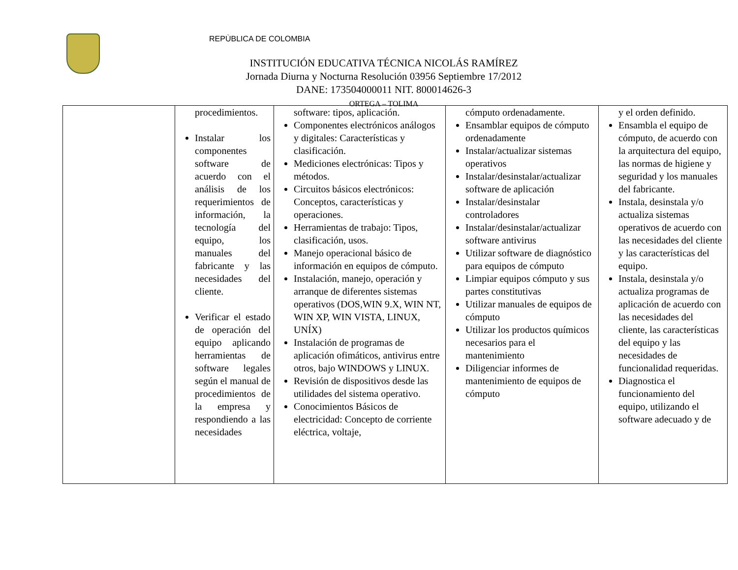REPÙBLICA DE COLOMBIA
INSTITUCIÓN EDUCATIVA TÉCNICA NICOLÁS RAMÍREZ
Jornada Diurna y Nocturna Resolución 03956 Septiembre 17/2012
DANE: 173504000011 NIT. 800014626-3
ORTEGA – TOLIMA
| | procedimientos. Instalar los componentes software de acuerdo con el análisis de los requerimientos de información, la tecnología del equipo, los manuales del fabricante y las necesidades del cliente. Verificar el estado de operación del equipo aplicando herramientas de software legales según el manual de procedimientos de la empresa y respondiendo a las necesidades | software: tipos, aplicación. Componentes electrónicos análogos y digitales: Características y clasificación. Mediciones electrónicas: Tipos y métodos. Circuitos básicos electrónicos: Conceptos, características y operaciones. Herramientas de trabajo: Tipos, clasificación, usos. Manejo operacional básico de información en equipos de cómputo. Instalación, manejo, operación y arranque de diferentes sistemas operativos (DOS,WIN 9.X, WIN NT, WIN XP, WIN VISTA, LINUX, UNÍX) Instalación de programas de aplicación ofimáticos, antivirus entre otros, bajo WINDOWS y LINUX. Revisión de dispositivos desde las utilidades del sistema operativo. Conocimientos Básicos de electricidad: Concepto de corriente eléctrica, voltaje, | cómputo ordenadamente. Ensamblar equipos de cómputo ordenadamente Instalar/actualizar sistemas operativos Instalar/desinstalar/actualizar software de aplicación Instalar/desinstalar controladores Instalar/desinstalar/actualizar software antivirus Utilizar software de diagnóstico para equipos de cómputo Limpiar equipos cómputo y sus partes constitutivas Utilizar manuales de equipos de cómputo Utilizar los productos químicos necesarios para el mantenimiento Diligenciar informes de mantenimiento de equipos de cómputo | y el orden definido. Ensambla el equipo de cómputo, de acuerdo con la arquitectura del equipo, las normas de higiene y seguridad y los manuales del fabricante. Instala, desinstala y/o actualiza sistemas operativos de acuerdo con las necesidades del cliente y las características del equipo. Instala, desinstala y/o actualiza programas de aplicación de acuerdo con las necesidades del cliente, las características del equipo y las necesidades de funcionalidad requeridas. Diagnostica el funcionamiento del equipo, utilizando el software adecuado y de |